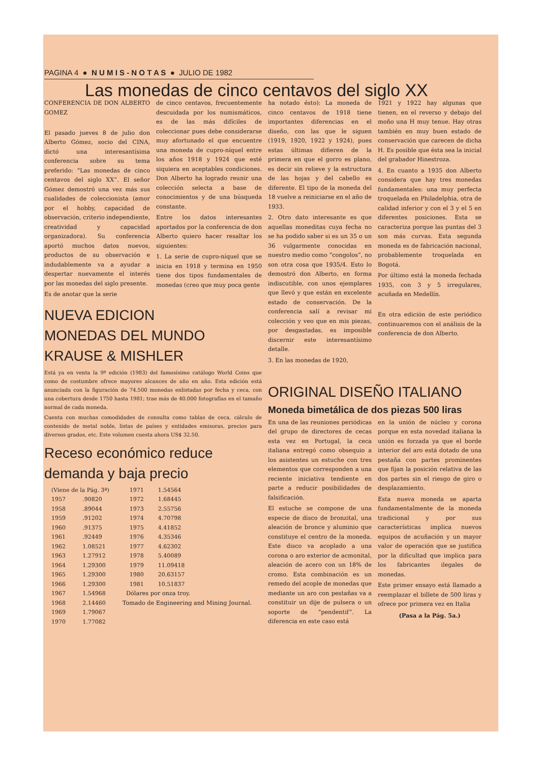PAGINA 4 ● N U M I S - N O T A S ● JULIO DE 1982
Las monedas de cinco centavos del siglo XX
CONFERENCIA DE DON ALBERTO GOMEZ
El pasado jueves 8 de julio don Alberto Gómez, socio del CINA, dictó una interesantísima conferencia sobre su tema preferido: “Las monedas de cinco centavos del siglo XX”. El señor Gómez demostró una vez más sus cualidades de coleccionista (amor por el hobby, capacidad de observación, criterio independiente, creatividad y capacidad organizadora). Su conferencia aportó muchos datos nuevos, productos de su observación e indudablemente va a ayudar a despertar nuevamente el interés por las monedas del siglo presente.
Es de anotar que la serie
de cinco centavos, frecuentemente descuidada por los numismáticos, es de las más difíciles de coleccionar pues debe considerarse muy afortunado el que encuentre una moneda de cupro-níquel entre los años 1918 y 1924 que esté siquiera en aceptables condiciones. Don Alberto ha logrado reunir una colección selecta a base de conocimientos y de una búsqueda constante.
Entre los datos interesantes aportados por la conferencia de don Alberto quiero hacer resaltar los siguientes:
1. La serie de cupro-níquel que se inicia en 1918 y termina en 1950 tiene dos tipos fundamentales de monedas (creo que muy poca gente
NUEVA EDICION
MONEDAS DEL MUNDO
KRAUSE & MISHLER
Está ya en venta la 9ª edición (1983) del famosísimo catálogo World Coins que como de costumbre ofrece mayores alcances de año en año. Esta edición está anunciada con la figuración de 74.500 monedas enlistadas por fecha y ceca, con una cobertura desde 1750 hasta 1981; trae más de 40.000 fotografías en el tamaño normal de cada moneda.
Cuenta con muchas comodidades de consulta como tablas de ceca, cálculo de contenido de metal noble, listas de países y entidades emisoras, precios para diversos grados, etc. Este volumen cuesta ahora US$ 32.50.
Receso económico reduce
demanda y baja precio
| (Viene de la Pág. 3ª) | |
| 1957 | .90820 |
| 1958 | .89044 |
| 1959 | .91202 |
| 1960 | .91375 |
| 1961 | .92449 |
| 1962 | 1.08521 |
| 1963 | 1.27912 |
| 1964 | 1.29300 |
| 1965 | 1.29300 |
| 1966 | 1.29300 |
| 1967 | 1.54968 |
| 1968 | 2.14460 |
| 1969 | 1.79067 |
| 1970 | 1.77082 |
| 1971 | 1.54564 |
| 1972 | 1.68445 |
| 1973 | 2.55756 |
| 1974 | 4.70798 |
| 1975 | 4.41852 |
| 1976 | 4.35346 |
| 1977 | 4.62302 |
| 1978 | 5.40089 |
| 1979 | 11.09418 |
| 1980 | 20.63157 |
| 1981 | 10.51837 |
Dólares por onza troy.
Tomado de Engineering and Mining Journal.
ha notado ésto): La moneda de cinco centavos de 1918 tiene importantes diferencias en el diseño, con las que le siguen (1919, 1920, 1922 y 1924), pues estas últimas difieren de la primera en que el gorro es plano, es decir sin relieve y la estructura de las hojas y del cabello es diferente. El tipo de la moneda del 18 vuelve a reiniciarse en el año de 1933.
2. Otro dato interesante es que aquellas moneditas cuya fecha no se ha podido saber si es un 35 o un 36 vulgarmente conocidas en nuestro medio como “congolos”, no son otra cosa que 1935/4. Esto lo demostró don Alberto, en forma indiscutible, con unos ejemplares que llevó y que están en excelente estado de conservación. De la conferencia salí a revisar mi colección y veo que en mis piezas, por desgastadas, es imposible discernir este interesantísimo detalle.
3. En las monedas de 1920,
1921 y 1922 hay algunas que tienen, en el reverso y debajo del moño una H muy tenue. Hay otras también en muy buen estado de conservación que carecen de dicha H. Es posible que ésta sea la inicial del grabador Hinestroza.
4. En cuanto a 1935 don Alberto considera que hay tres monedas fundamentales: una muy perfecta troquelada en Philadelphia, otra de calidad inferior y con el 3 y el 5 en diferentes posiciones. Esta se caracteriza porque las puntas del 3 son más curvas. Esta segunda moneda es de fabricación nacional, probablemente troquelada en Bogotá.
Por último está la moneda fechada 1935, con 3 y 5 irregulares, acuñada en Medellín.
En otra edición de este periódico continuaremos con el análisis de la conferencia de don Alberto.
ORIGINAL DISEÑO ITALIANO
Moneda bimetálica de dos piezas 500 liras
En una de las reuniones periódicas del grupo de directores de cecas esta vez en Portugal, la ceca italiana entregó como obsequio a los asistentes un estuche con tres elementos que corresponden a una reciente iniciativa tendiente en parte a reducir posibilidades de falsificación.
El estuche se compone de una especie de disco de bronzital, una aleación de bronce y aluminio que constituye el centro de la moneda. Este disco va acoplado a una corona o aro exterior de acmonital, aleación de acero con un 18% de cromo. Esta combinación es un remedo del acople de monedas que mediante un aro con pestañas va a constituir un dije de pulsera o un soporte de “pendentif”. La diferencia en este caso está
en la unión de núcleo y corona porque en esta novedad italiana la unión es forzada ya que el borde interior del aro está dotado de una pestaña con partes prominentes que fijan la posición relativa de las dos partes sin el riesgo de giro o desplazamiento.
Esta nueva moneda se aparta fundamentalmente de la moneda tradicional y por sus características implica nuevos equipos de acuñación y un mayor valor de operación que se justifica por la dificultad que implica para los fabricantes ilegales de monedas.
Este primer ensayo está llamado a reemplazar el billete de 500 liras y ofrece por primera vez en Italia
(Pasa a la Pág. 5a.)